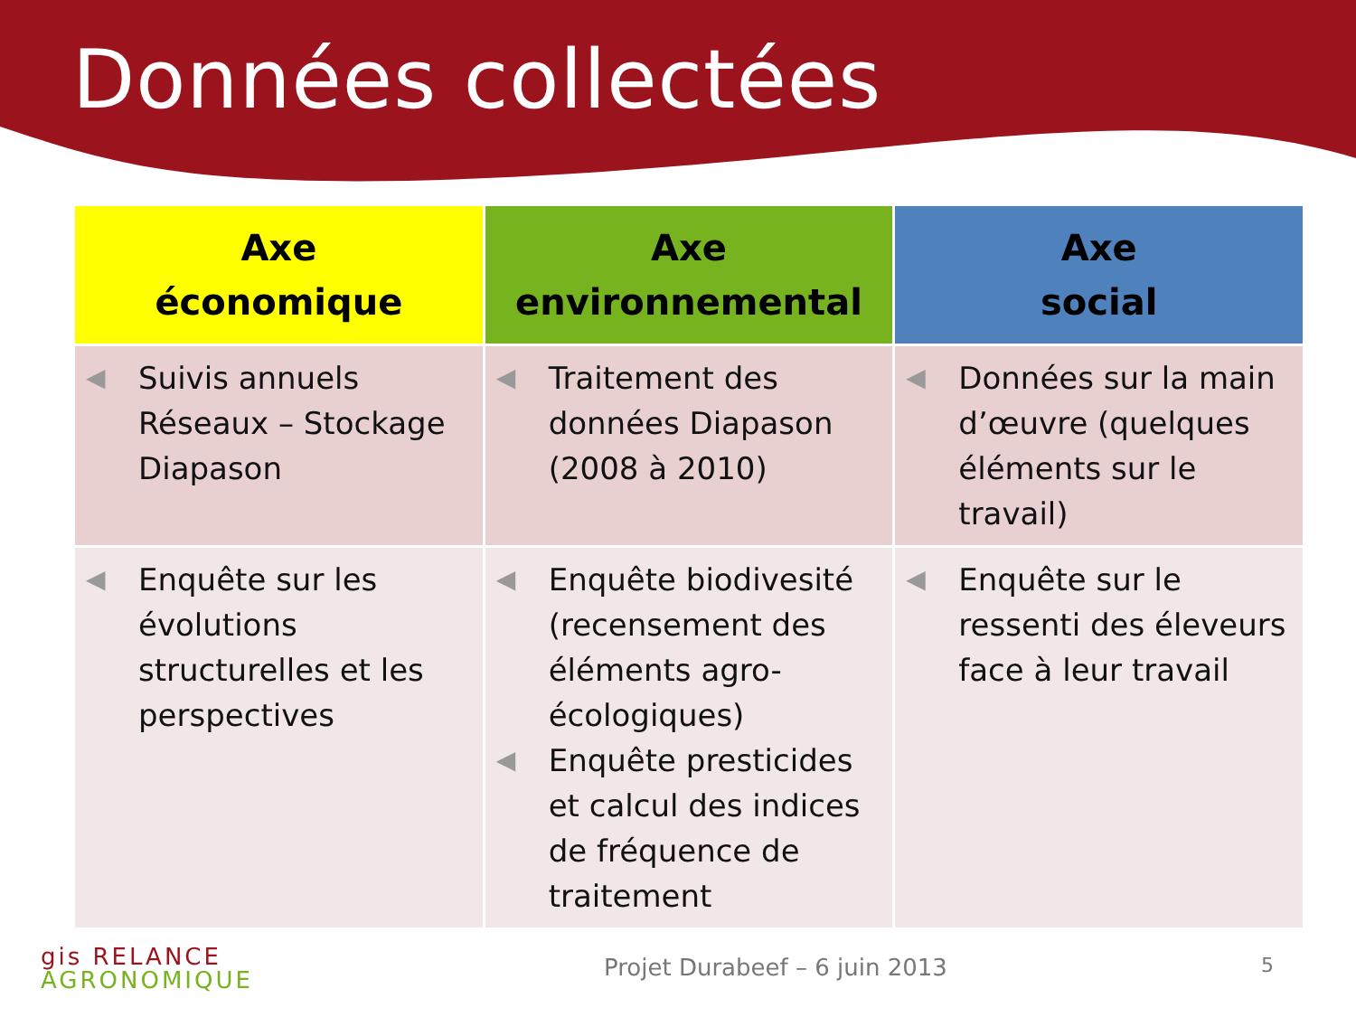Données collectées
| Axe économique | Axe environnemental | Axe social |
| --- | --- | --- |
| ◀ Suivis annuels Réseaux – Stockage Diapason | ◀ Traitement des données Diapason (2008 à 2010) | ◀ Données sur la main d’œuvre (quelques éléments sur le travail) |
| ◀ Enquête sur les évolutions structurelles et les perspectives | ◀ Enquête biodivesité (recensement des éléments agro-écologiques) ◀ Enquête presticides et calcul des indices de fréquence de traitement | ◀ Enquête sur le ressenti des éleveurs face à leur travail |
gis RELANCE
AGRONOMIQUE
Projet Durabeef – 6 juin 2013 5